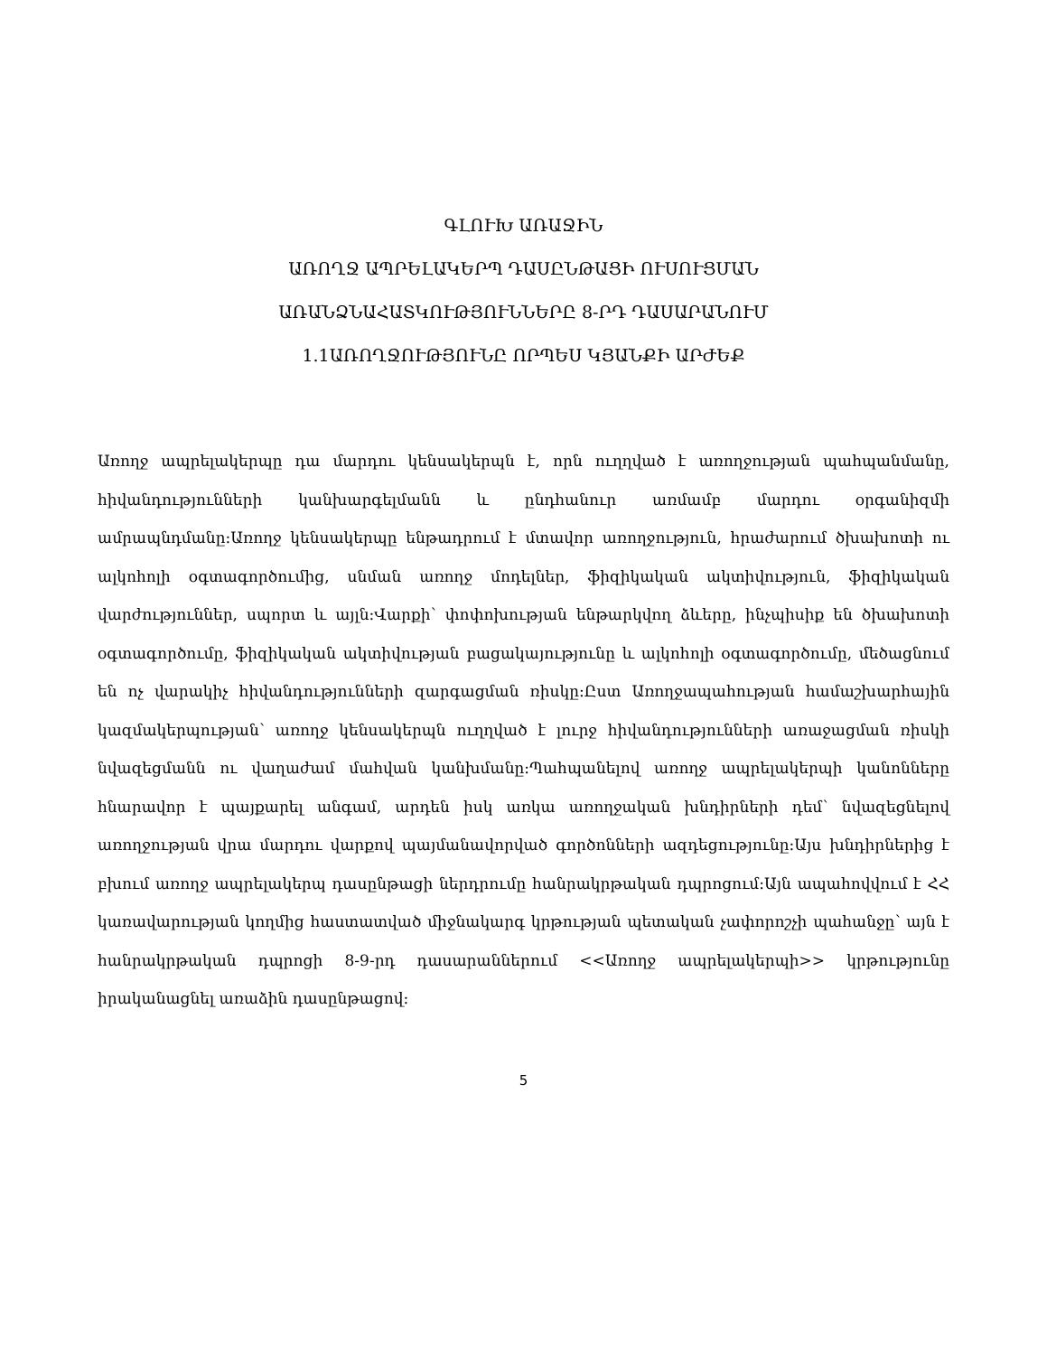ԳԼՈՒԽ ԱՌԱՋԻՆ
ԱՌՈՂՋ ԱՊՐԵԼԱԿԵՐՊ ԴԱՍԸՆԹԱՑԻ ՈՒՍՈՒՑՄԱՆ
ԱՌԱՆՁՆԱՀԱՏԿՈՒԹՅՈՒՆՆԵՐԸ 8-ՐԴ ԴԱՍԱՐԱՆՈՒՄ
1.1ԱՌՈՂՋՈՒԹՅՈՒՆԸ ՈՐՊԵՍ ԿՅԱՆՔԻ ԱՐԺԵՔ
Առողջ ապրելակերպը դա մարդու կենսակերպն է, որն ուղղված է առողջության պահպանմանը, հիվանդությունների կանխարգելմանն և ընդհանուր առմամբ մարդու օրգանիզմի ամրապնդմանը։Առողջ կենսակերպը ենթադրում է մտավոր առողջություն, հրաժարում ծխախոտի ու ալկոհոլի օգտագործումից, սնման առողջ մոդելներ, ֆիզիկական ակտիվություն, ֆիզիկական վարժություններ, սպորտ և այլն։Վարքի՝ փոփոխության ենթարկվող ձևերը, ինչպիսիք են ծխախոտի օգտագործումը, ֆիզիկական ակտիվության բացակայությունը և ալկոհոլի օգտագործումը, մեծացնում են ոչ վարակիչ հիվանդությունների զարգացման ռիսկը։Ըստ Առողջապահության համաշխարհային կազմակերպության՝ առողջ կենսակերպն ուղղված է լուրջ հիվանդությունների առաջացման ռիսկի նվազեցմանն ու վաղաժամ մահվան կանխմանը։Պահպանելով առողջ ապրելակերպի կանոնները հնարավոր է պայքարել անգամ, արդեն իսկ առկա առողջական խնդիրների դեմ՝ նվազեցնելով առողջության վրա մարդու վարքով պայմանավորված գործոնների ազդեցությունը։Այս խնդիրներից է բխում առողջ ապրելակերպ դասընթացի ներդրումը հանրակրթական դպրոցում։Այն ապահովվում է ՀՀ կառավարության կողմից հաստատված միջնակարգ կրթության պետական չափորոշչի պահանջը՝ այն է հանրակրթական դպրոցի 8-9-րդ դասարաններում <<Առողջ ապրելակերպի>> կրթությունը իրականացնել առաձին դասընթացով։
5